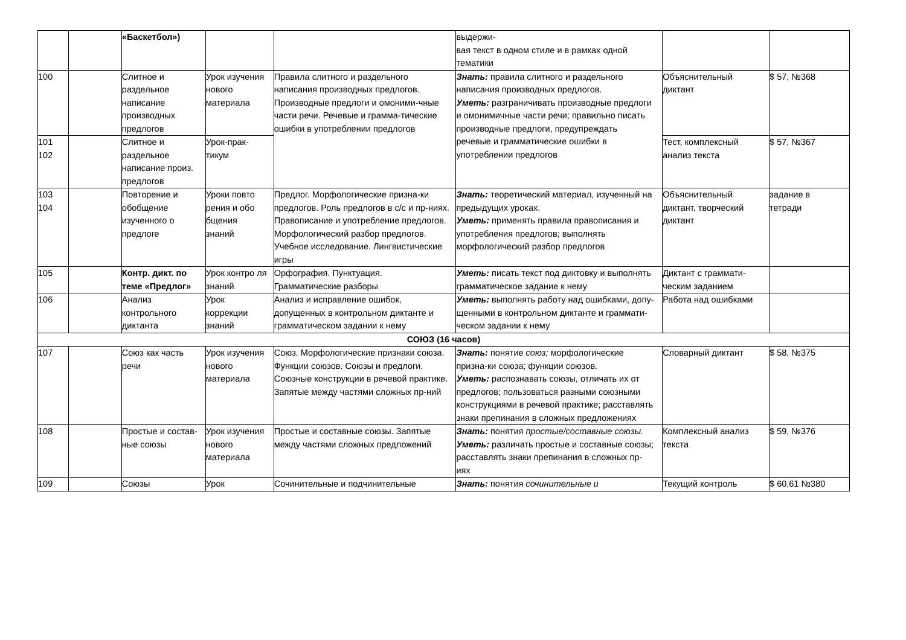| | | «Баскетбол») | | | выдержи- вая текст в одном стиле и в рамках одной тематики | | |
| 100 | | Слитное и раздельное написание производных предлогов | Урок изучения нового материала | Правила слитного и раздельного написания производных предлогов. Производные предлоги и омоними-чные части речи. Речевые и граммa-тические ошибки в употреблении предлогов | Знать: правила слитного и раздельного написания производных предлогов. Уметь: разграничивать производные предлоги и омонимичные части речи; правильно писать производные предлоги, предупреждать речевые и грамматические ошибки в употреблении предлогов | Объяснительный диктант | $ 57, №368 |
| 101 102 | | Слитное и раздельное написание произ. предлогов | Урок-прак-тикум | | | Тест, комплексный анализ текста | $ 57, №367 |
| 103 104 | | Повторение и обобщение изученного о предлоге | Уроки повто рения и обо бщения знаний | Предлог. Морфологические призна-ки предлогов. Роль предлогов в с/с и пр-ниях. Правописание и употребление предлогов. Морфологический разбор предлогов. Учебное исследование. Лингвистические игры | Знать: теоретический материал, изученный на предыдущих уроках. Уметь: применять правила правописания и употребления предлогов; выполнять морфологический разбор предлогов | Объяснительный диктант, творческий диктант | задание в тетради |
| 105 | | Контр. дикт. по теме «Предлог» | Урок контро ля знаний | Орфография. Пунктуация. Грамматические разборы | Уметь: писать текст под диктовку и выполнять грамматическое задание к нему | Диктант с граммати-ческим заданием | |
| 106 | | Анализ контрольного диктанта | Урок коррекции знаний | Анализ и исправление ошибок, допущенных в контрольном диктанте и грамматическом задании к нему | Уметь: выполнять работу над ошибками, допу- щенными в контрольном диктанте и граммати- ческом задании к нему | Работа над ошибками | |
| СОЮЗ (16 часов) | | | | | | | |
| 107 | | Союз как часть речи | Урок изучения нового материала | Союз. Морфологические признаки союза. Функции союзов. Союзы и предлоги. Союзные конструкции в речевой практике. Запятые между частями сложных пр-ний | Знать: понятие союз; морфологические призна-ки союза; функции союзов. Уметь: распознавать союзы, отличать их от предлогов; пользоваться разными союзными конструкциями в речевой практике; расставлять знаки препинания в сложных предложениях | Словарный диктант | $ 58, №375 |
| 108 | | Простые и состав- ные союзы | Урок изучения нового материала | Простые и составные союзы. Запятые между частями сложных предложений | Знать: понятия простые/составные союзы. Уметь: различать простые и составные союзы; расставлять знаки препинания в сложных пр-иях | Комплексный анализ текста | $ 59, №376 |
| 109 | | Союзы | Урок | Сочинительные и подчинительные | Знать: понятия сочинительные и | Текущий контроль | $ 60,61 №380 |